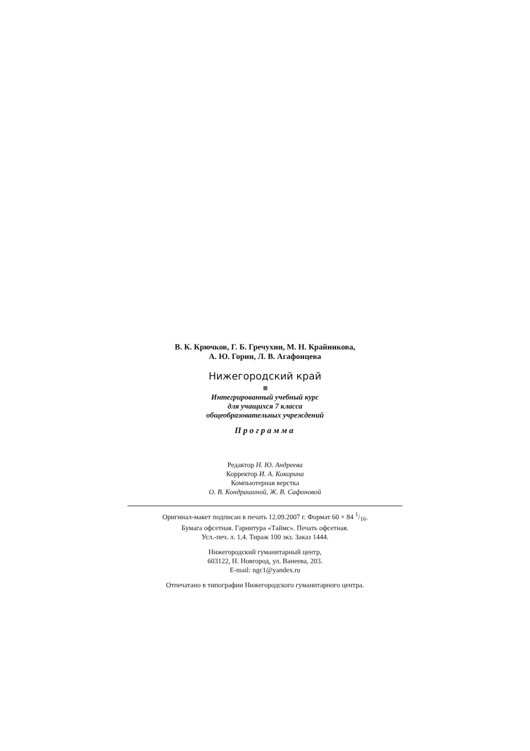В. К. Крючков, Г. Б. Гречухин, М. Н. Крайникова,
А. Ю. Горин, Л. В. Агафонцева
Нижегородский край
▩
Интегрированный учебный курс
для учащихся 7 класса
общеобразовательных учреждений
Программа
Редактор Н. Ю. Андреева
Корректор И. А. Кокорина
Компьютерная верстка
О. В. Кондрашиной, Ж. В. Сафоновой
Оригинал-макет подписан в печать 12.09.2007 г. Формат 60 × 84 1/16.
Бумага офсетная. Гарнитура «Таймс». Печать офсетная.
Усл.-печ. л. 1,4. Тираж 100 экз. Заказ 1444.
Нижегородский гуманитарный центр,
603122, Н. Новгород, ул. Ванеева, 203.
E-mail: ngc1@yandex.ru
Отпечатано в типографии Нижегородского гуманитарного центра.